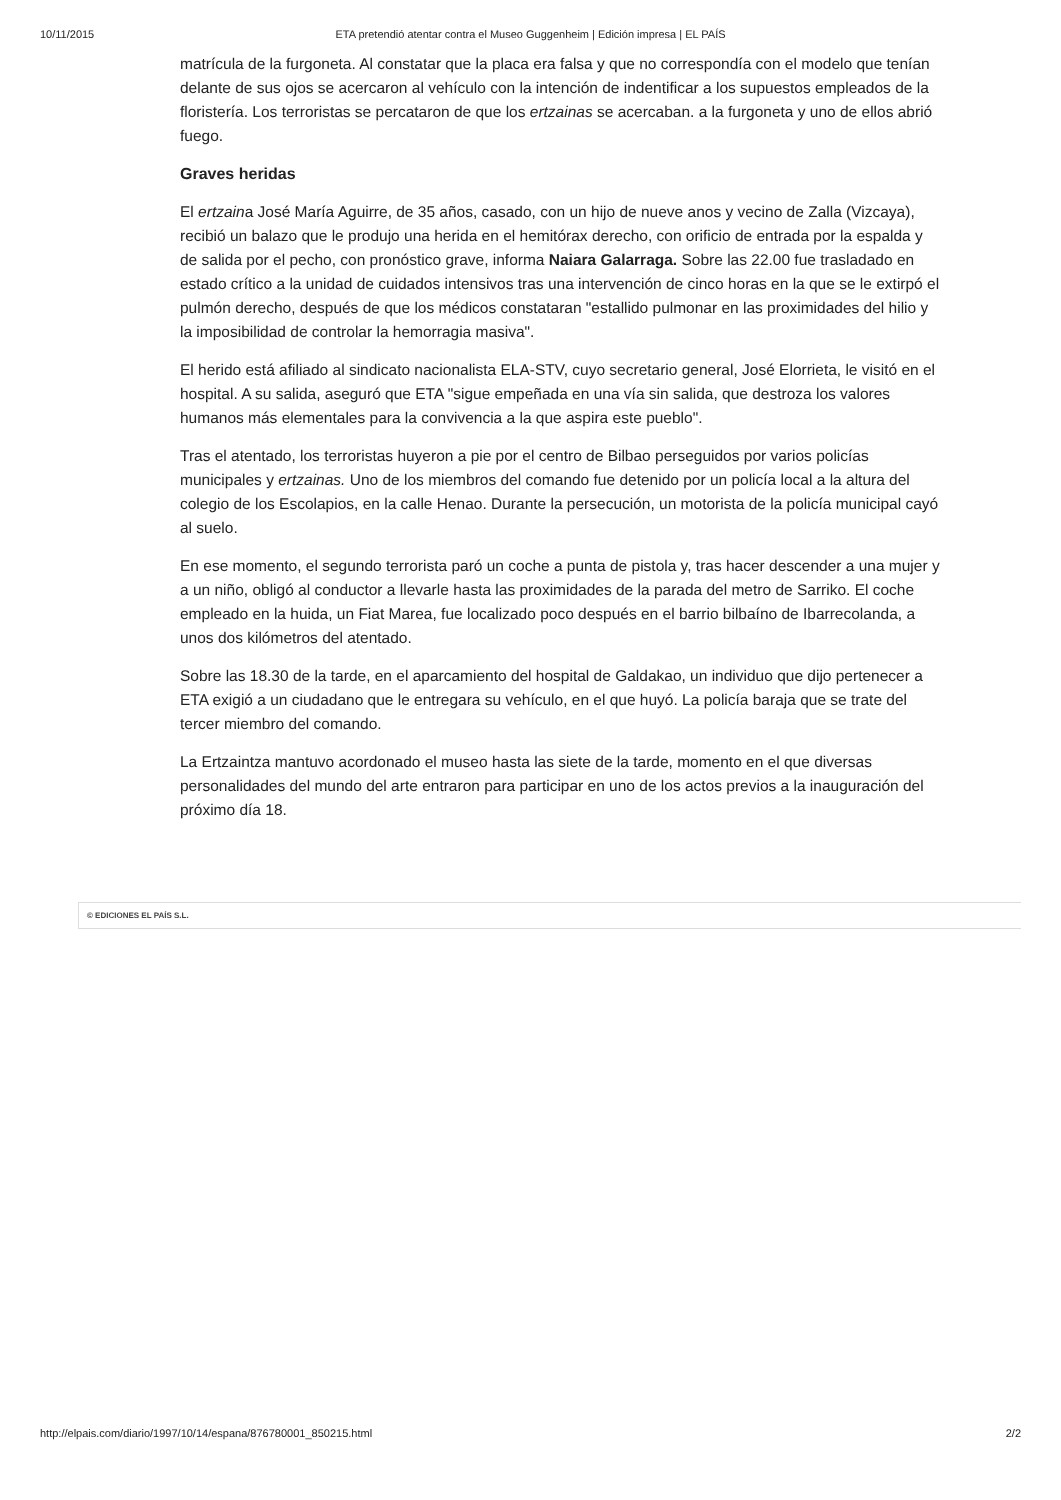10/11/2015 ETA pretendió atentar contra el Museo Guggenheim | Edición impresa | EL PAÍS
matrícula de la furgoneta. Al constatar que la placa era falsa y que no correspondía con el modelo que tenían delante de sus ojos se acercaron al vehículo con la intención de indentificar a los supuestos empleados de la floristería. Los terroristas se percataron de que los ertzainas se acercaban. a la furgoneta y uno de ellos abrió fuego.
Graves heridas
El ertzaina José María Aguirre, de 35 años, casado, con un hijo de nueve anos y vecino de Zalla (Vizcaya), recibió un balazo que le produjo una herida en el hemitórax derecho, con orificio de entrada por la espalda y de salida por el pecho, con pronóstico grave, informa Naiara Galarraga. Sobre las 22.00 fue trasladado en estado crítico a la unidad de cuidados intensivos tras una intervención de cinco horas en la que se le extirpó el pulmón derecho, después de que los médicos constataran "estallido pulmonar en las proximidades del hilio y la imposibilidad de controlar la hemorragia masiva".
El herido está afiliado al sindicato nacionalista ELA-STV, cuyo secretario general, José Elorrieta, le visitó en el hospital. A su salida, aseguró que ETA "sigue empeñada en una vía sin salida, que destroza los valores humanos más elementales para la convivencia a la que aspira este pueblo".
Tras el atentado, los terroristas huyeron a pie por el centro de Bilbao perseguidos por varios policías municipales y ertzainas. Uno de los miembros del comando fue detenido por un policía local a la altura del colegio de los Escolapios, en la calle Henao. Durante la persecución, un motorista de la policía municipal cayó al suelo.
En ese momento, el segundo terrorista paró un coche a punta de pistola y, tras hacer descender a una mujer y a un niño, obligó al conductor a llevarle hasta las proximidades de la parada del metro de Sarriko. El coche empleado en la huida, un Fiat Marea, fue localizado poco después en el barrio bilbaíno de Ibarrecolanda, a unos dos kilómetros del atentado.
Sobre las 18.30 de la tarde, en el aparcamiento del hospital de Galdakao, un individuo que dijo pertenecer a ETA exigió a un ciudadano que le entregara su vehículo, en el que huyó. La policía baraja que se trate del tercer miembro del comando.
La Ertzaintza mantuvo acordonado el museo hasta las siete de la tarde, momento en el que diversas personalidades del mundo del arte entraron para participar en uno de los actos previos a la inauguración del próximo día 18.
© EDICIONES EL PAÍS S.L.
http://elpais.com/diario/1997/10/14/espana/876780001_850215.html 2/2